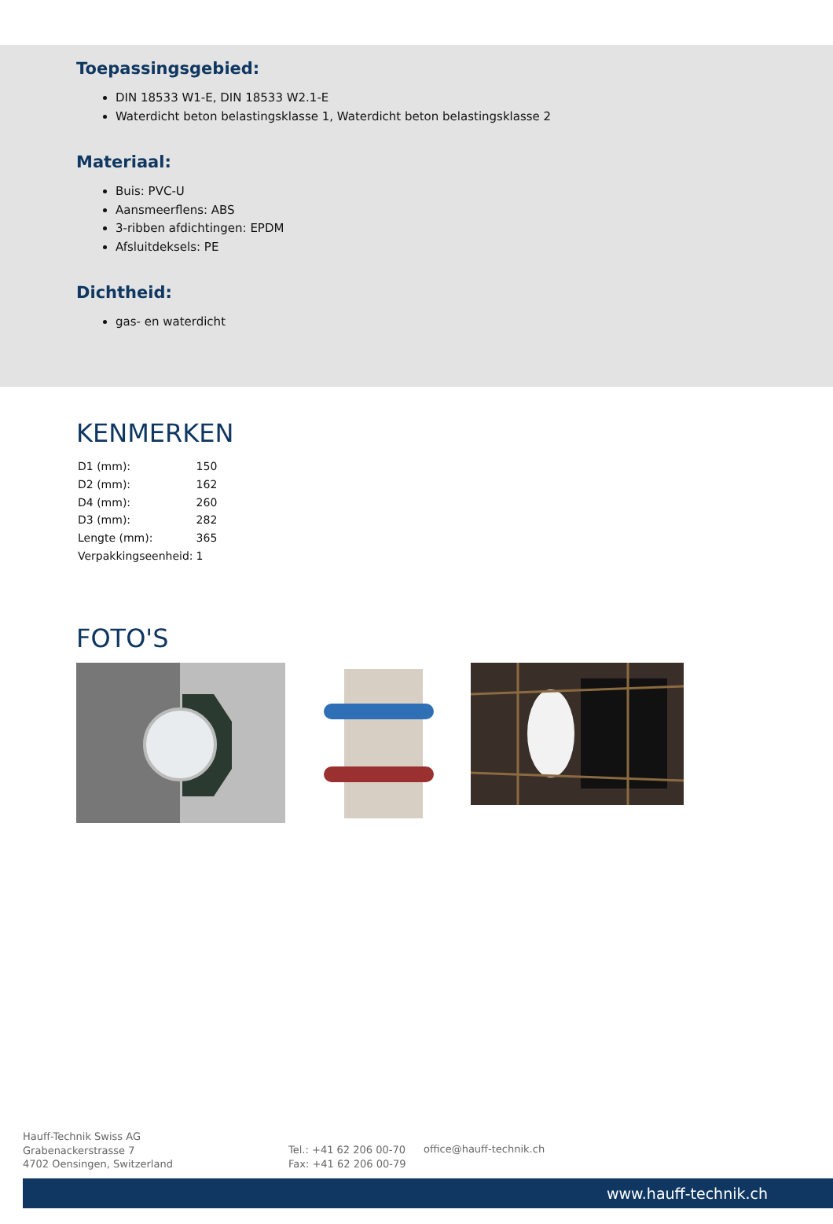Toepassingsgebied:
DIN 18533 W1-E, DIN 18533 W2.1-E
Waterdicht beton belastingsklasse 1, Waterdicht beton belastingsklasse 2
Materiaal:
Buis: PVC-U
Aansmeerflens: ABS
3-ribben afdichtingen: EPDM
Afsluitdeksels: PE
Dichtheid:
gas- en waterdicht
KENMERKEN
| D1 (mm): | 150 |
| D2 (mm): | 162 |
| D4 (mm): | 260 |
| D3 (mm): | 282 |
| Lengte (mm): | 365 |
| Verpakkingseenheid: | 1 |
FOTO'S
Hauff-Technik Swiss AG
Grabenackerstrasse 7
4702 Oensingen, Switzerland
Tel.: +41 62 206 00-70
Fax: +41 62 206 00-79
office@hauff-technik.ch
www.hauff-technik.ch